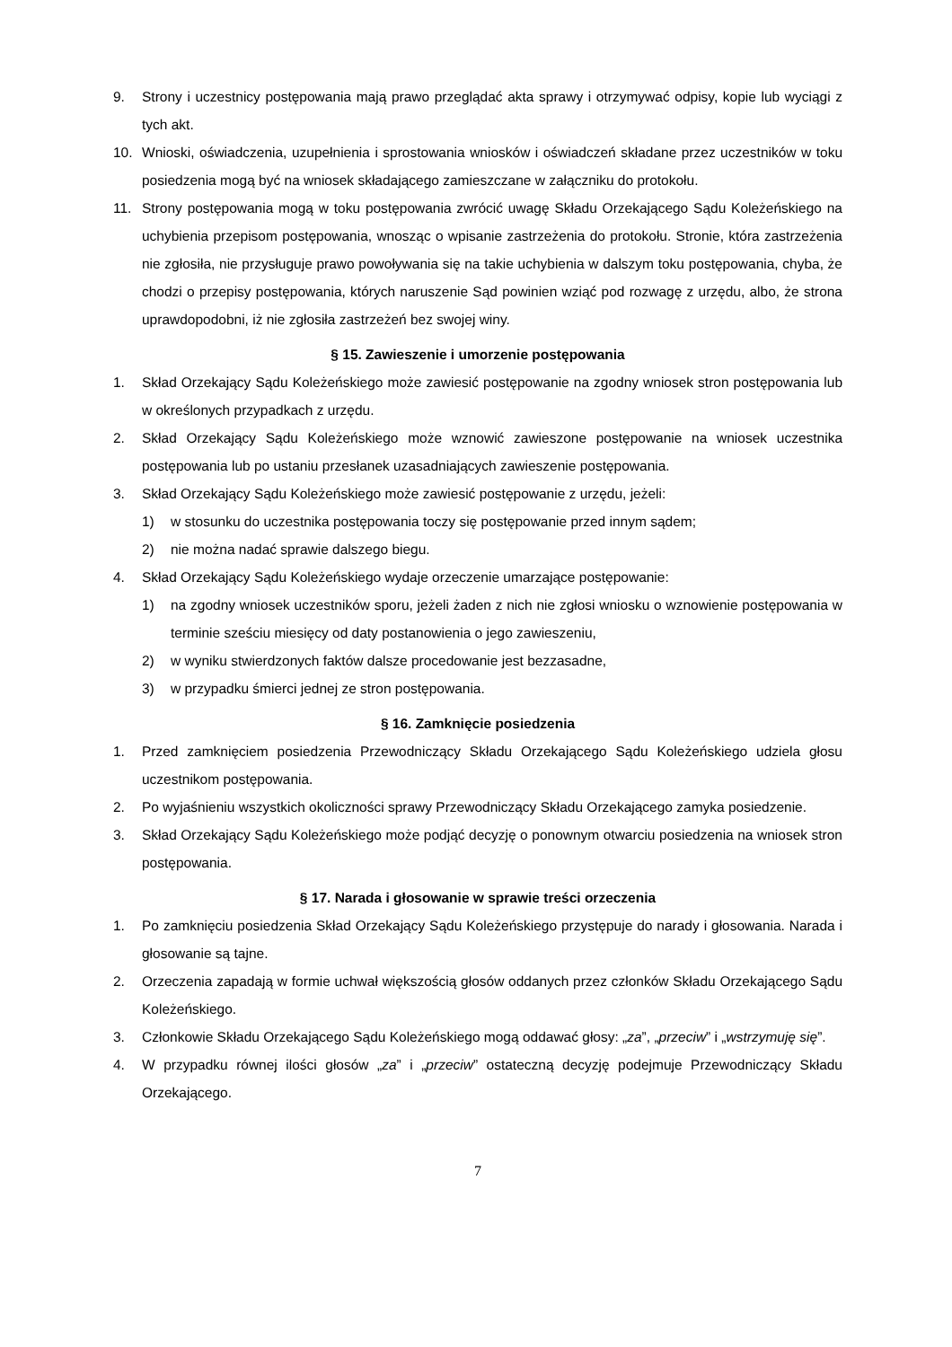9. Strony i uczestnicy postępowania mają prawo przeglądać akta sprawy i otrzymywać odpisy, kopie lub wyciągi z tych akt.
10. Wnioski, oświadczenia, uzupełnienia i sprostowania wniosków i oświadczeń składane przez uczestników w toku posiedzenia mogą być na wniosek składającego zamieszczane w załączniku do protokołu.
11. Strony postępowania mogą w toku postępowania zwrócić uwagę Składu Orzekającego Sądu Koleżeńskiego na uchybienia przepisom postępowania, wnosząc o wpisanie zastrzeżenia do protokołu. Stronie, która zastrzeżenia nie zgłosiła, nie przysługuje prawo powoływania się na takie uchybienia w dalszym toku postępowania, chyba, że chodzi o przepisy postępowania, których naruszenie Sąd powinien wziąć pod rozwagę z urzędu, albo, że strona uprawdopodobni, iż nie zgłosiła zastrzeżeń bez swojej winy.
§ 15. Zawieszenie i umorzenie postępowania
1. Skład Orzekający Sądu Koleżeńskiego może zawiesić postępowanie na zgodny wniosek stron postępowania lub w określonych przypadkach z urzędu.
2. Skład Orzekający Sądu Koleżeńskiego może wznowić zawieszone postępowanie na wniosek uczestnika postępowania lub po ustaniu przesłanek uzasadniających zawieszenie postępowania.
3. Skład Orzekający Sądu Koleżeńskiego może zawiesić postępowanie z urzędu, jeżeli:
1) w stosunku do uczestnika postępowania toczy się postępowanie przed innym sądem;
2) nie można nadać sprawie dalszego biegu.
4. Skład Orzekający Sądu Koleżeńskiego wydaje orzeczenie umarzające postępowanie:
1) na zgodny wniosek uczestników sporu, jeżeli żaden z nich nie zgłosi wniosku o wznowienie postępowania w terminie sześciu miesięcy od daty postanowienia o jego zawieszeniu,
2) w wyniku stwierdzonych faktów dalsze procedowanie jest bezzasadne,
3) w przypadku śmierci jednej ze stron postępowania.
§ 16. Zamknięcie posiedzenia
1. Przed zamknięciem posiedzenia Przewodniczący Składu Orzekającego Sądu Koleżeńskiego udziela głosu uczestnikom postępowania.
2. Po wyjaśnieniu wszystkich okoliczności sprawy Przewodniczący Składu Orzekającego zamyka posiedzenie.
3. Skład Orzekający Sądu Koleżeńskiego może podjąć decyzję o ponownym otwarciu posiedzenia na wniosek stron postępowania.
§ 17. Narada i głosowanie w sprawie treści orzeczenia
1. Po zamknięciu posiedzenia Skład Orzekający Sądu Koleżeńskiego przystępuje do narady i głosowania. Narada i głosowanie są tajne.
2. Orzeczenia zapadają w formie uchwał większością głosów oddanych przez członków Składu Orzekającego Sądu Koleżeńskiego.
3. Członkowie Składu Orzekającego Sądu Koleżeńskiego mogą oddawać głosy: „za”, „przeciw” i „wstrzymuję się”.
4. W przypadku równej ilości głosów „za” i „przeciw” ostateczną decyzję podejmuje Przewodniczący Składu Orzekającego.
7